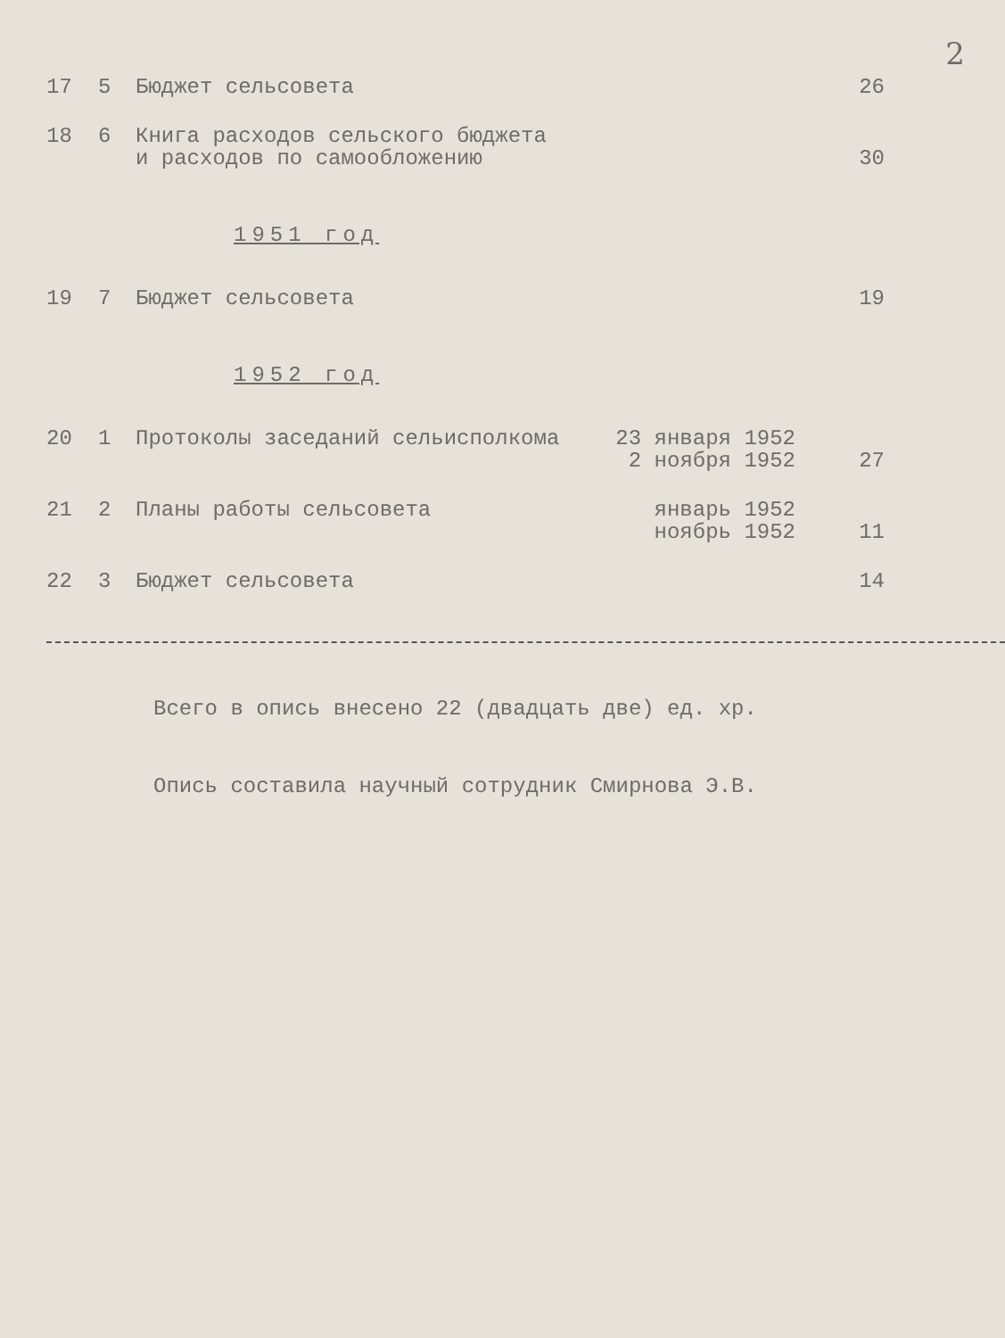2
| 17 | 5 | Бюджет сельсовета | | 26 |
| 18 | 6 | Книга расходов сельского бюджета и расходов по самообложению | | 30 |
1951 год
| 19 | 7 | Бюджет сельсовета | | 19 |
1952 год
| 20 | 1 | Протоколы заседаний сельисполкома | 23 января 1952 2 ноября 1952 | 27 |
| 21 | 2 | Планы работы сельсовета | январь 1952 ноябрь 1952 | 11 |
| 22 | 3 | Бюджет сельсовета | | 14 |
Всего в опись внесено 22 (двадцать две) ед. хр.
Опись составила научный сотрудник Смирнова Э.В.